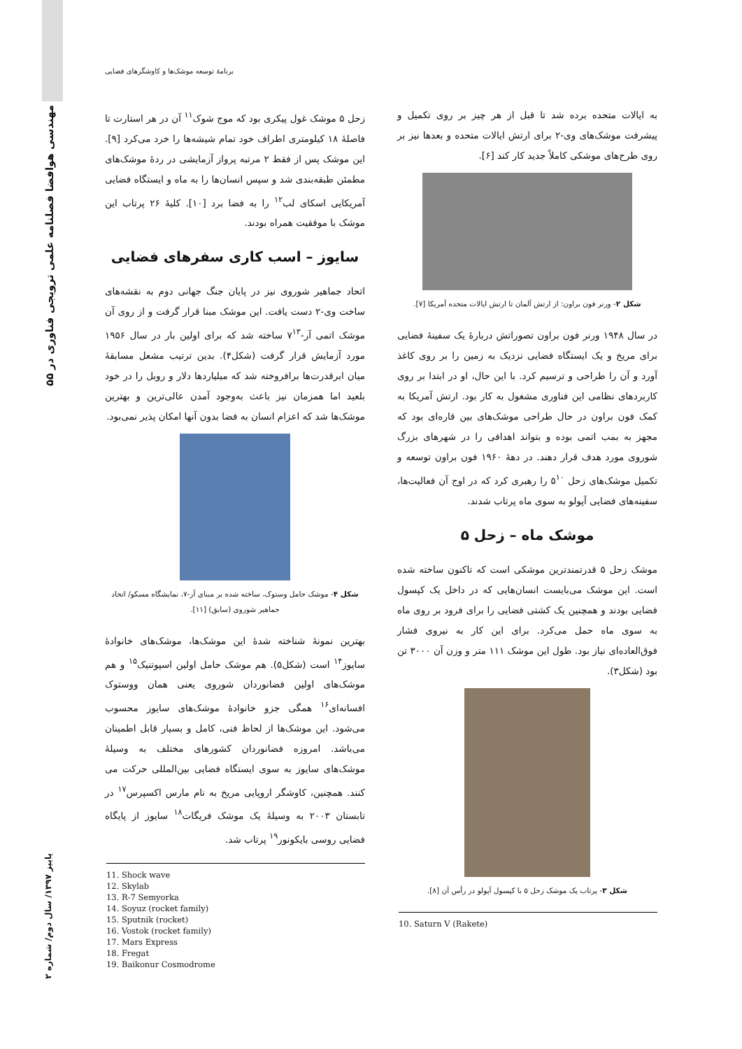۵۵ مهندسی هوافضا فصلنامه علمی ترویجی فناوری در
پاییز ۱۳۹۷/ سال دوم/ شماره ۲
برنامهٔ توسعه موشک‌ها و کاوشگرهای فضایی
به ایالات متحده برده شد تا قبل از هر چیز بر روی تکمیل و پیشرفت موشک‌های وی-۲ برای ارتش ایالات متحده و بعدها نیز بر روی طرح‌های موشکی کاملاً جدید کار کند [۶].
شکل ۲- ورنر فون براون: از ارتش آلمان تا ارتش ایالات متحده آمریکا [۷].
در سال ۱۹۴۸ ورنر فون براون تصوراتش دربارهٔ یک سفینهٔ فضایی برای مریخ و یک ایستگاه فضایی نزدیک به زمین را بر روی کاغذ آورد و آن را طراحی و ترسیم کرد. با این حال، او در ابتدا بر روی کاربردهای نظامی این فناوری مشغول به کار بود. ارتش آمریکا به کمک فون براون در حال طراحی موشک‌های بین قاره‌ای بود که مجهز به بمب اتمی بوده و بتواند اهدافی را در شهرهای بزرگ شوروی مورد هدف قرار دهند. در دههٔ ۱۹۶۰ فون براون توسعه و تکمیل موشک‌های زحل ۵<sup>۱۰</sup> را رهبری کرد که در اوج آن فعالیت‌ها، سفینه‌های فضایی آپولو به سوی ماه پرتاب شدند.
موشک ماه – زحل ۵
موشک زحل ۵ قدرتمندترین موشکی است که تاکنون ساخته شده است. این موشک می‌بایست انسان‌هایی که در داخل یک کپسول فضایی بودند و همچنین یک کشتی فضایی را برای فرود بر روی ماه به سوی ماه حمل می‌کرد. برای این کار به نیروی فشار فوق‌العاده‌ای نیاز بود. طول این موشک ۱۱۱ متر و وزن آن ۳۰۰۰ تن بود (شکل۳).
شکل ۳- پرتاب یک موشک زحل ۵ با کپسول آپولو در رأس آن [۸].
10. Saturn V (Rakete)
زحل ۵ موشک غول پیکری بود که موج شوک<sup>۱۱</sup> آن در هر استارت تا فاصلهٔ ۱۸ کیلومتری اطراف خود تمام شیشه‌ها را خرد می‌کرد [۹]. این موشک پس از فقط ۲ مرتبه پرواز آزمایشی در ردهٔ موشک‌های مطمئن طبقه‌بندی شد و سپس انسان‌ها را به ماه و ایستگاه فضایی آمریکایی اسکای لب<sup>۱۲</sup> را به فضا برد [۱۰]. کلیهٔ ۲۶ پرتاب این موشک با موفقیت همراه بودند.
سایوز – اسب کاری سفرهای فضایی
اتحاد جماهیر شوروی نیز در پایان جنگ جهانی دوم به نقشه‌های ساخت وی-۲ دست یافت. این موشک مبنا قرار گرفت و از روی آن موشک اتمی آر-۷<sup>۱۳</sup> ساخته شد که برای اولین بار در سال ۱۹۵۶ مورد آزمایش قرار گرفت (شکل۴). بدین ترتیب مشعل مسابقهٔ میان ابرقدرت‌ها برافروخته شد که میلیاردها دلار و روبل را در خود بلعید اما همزمان نیز باعث به‌وجود آمدن عالی‌ترین و بهترین موشک‌ها شد که اعزام انسان به فضا بدون آنها امکان پذیر نمی‌بود.
شکل ۴- موشک حامل وستوک، ساخته شده بر مبنای آر-۷، نمایشگاه مسکو/ اتحاد جماهیر شوروی (سابق) [۱۱].
بهترین نمونهٔ شناخته شدهٔ این موشک‌ها، موشک‌های خانوادهٔ سایوز<sup>۱۴</sup> است (شکل۵). هم موشک حامل اولین اسپوتنیک<sup>۱۵</sup> و هم موشک‌های اولین فضانوردان شوروی یعنی همان ووستوک افسانه‌ای<sup>۱۶</sup> همگی جزو خانوادهٔ موشک‌های سایوز محسوب می‌شود. این موشک‌ها از لحاظ فنی، کامل و بسیار قابل اطمینان می‌باشد. امروزه فضانوردان کشورهای مختلف به وسیلهٔ موشک‌های سایوز به سوی ایستگاه فضایی بین‌المللی حرکت می کنند. همچنین، کاوشگر اروپایی مریخ به نام مارس اکسپرس<sup>۱۷</sup> در تابستان ۲۰۰۳ به وسیلهٔ یک موشک فریگات<sup>۱۸</sup> سایوز از پایگاه فضایی روسی بایکونور<sup>۱۹</sup> پرتاب شد.
11. Shock wave
12. Skylab
13. R-7 Semyorka
14. Soyuz (rocket family)
15. Sputnik (rocket)
16. Vostok (rocket family)
17. Mars Express
18. Fregat
19. Baikonur Cosmodrome